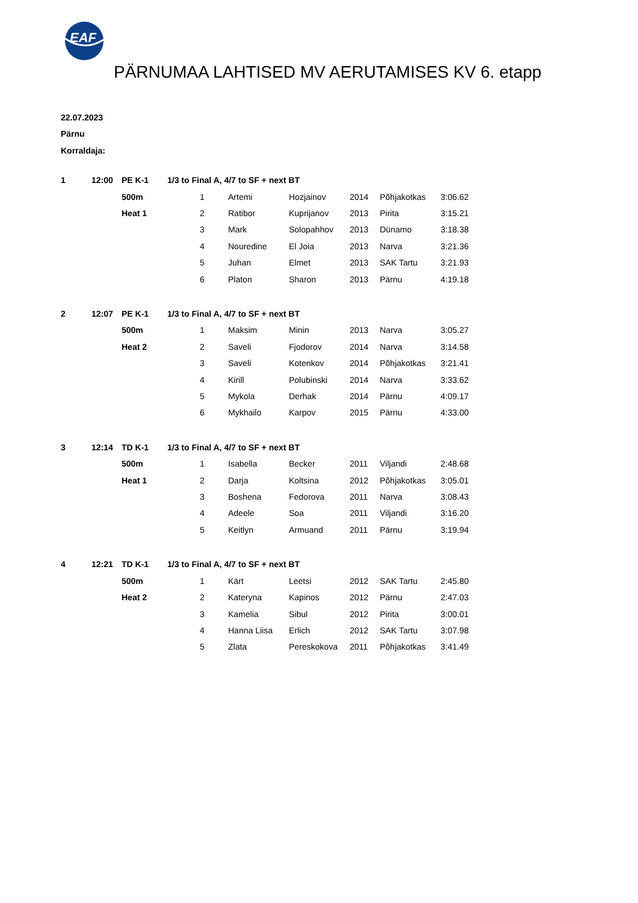EAF
PÄRNUMAA LAHTISED MV AERUTAMISES KV 6. etapp
22.07.2023
Pärnu
Korraldaja:
| 1 | 12:00 | PE K-1 | 1/3 to Final A, 4/7 to SF + next BT | | | | | | |
| | | 500m | | 1 | Artemi | Hozjainov | 2014 | Põhjakotkas | 3:06.62 |
| | | Heat 1 | | 2 | Ratibor | Kuprijanov | 2013 | Pirita | 3:15.21 |
| | | | | 3 | Mark | Solopahhov | 2013 | Dünamo | 3:18.38 |
| | | | | 4 | Nouredine | El Joia | 2013 | Narva | 3:21.36 |
| | | | | 5 | Juhan | Elmet | 2013 | SAK Tartu | 3:21.93 |
| | | | | 6 | Platon | Sharon | 2013 | Pärnu | 4:19.18 |
| 2 | 12:07 | PE K-1 | 1/3 to Final A, 4/7 to SF + next BT | | | | | | |
| | | 500m | | 1 | Maksim | Minin | 2013 | Narva | 3:05.27 |
| | | Heat 2 | | 2 | Saveli | Fjodorov | 2014 | Narva | 3:14.58 |
| | | | | 3 | Saveli | Kotenkov | 2014 | Põhjakotkas | 3:21.41 |
| | | | | 4 | Kirill | Polubinski | 2014 | Narva | 3:33.62 |
| | | | | 5 | Mykola | Derhak | 2014 | Pärnu | 4:09.17 |
| | | | | 6 | Mykhailo | Karpov | 2015 | Pärnu | 4:33.00 |
| 3 | 12:14 | TD K-1 | 1/3 to Final A, 4/7 to SF + next BT | | | | | | |
| | | 500m | | 1 | Isabella | Becker | 2011 | Viljandi | 2:48.68 |
| | | Heat 1 | | 2 | Darja | Koltsina | 2012 | Põhjakotkas | 3:05.01 |
| | | | | 3 | Boshena | Fedorova | 2011 | Narva | 3:08.43 |
| | | | | 4 | Adeele | Soa | 2011 | Viljandi | 3:16.20 |
| | | | | 5 | Keitlyn | Armuand | 2011 | Pärnu | 3:19.94 |
| 4 | 12:21 | TD K-1 | 1/3 to Final A, 4/7 to SF + next BT | | | | | | |
| | | 500m | | 1 | Kärt | Leetsi | 2012 | SAK Tartu | 2:45.80 |
| | | Heat 2 | | 2 | Kateryna | Kapinos | 2012 | Pärnu | 2:47.03 |
| | | | | 3 | Kamelia | Sibul | 2012 | Pirita | 3:00.01 |
| | | | | 4 | Hanna Liisa | Erlich | 2012 | SAK Tartu | 3:07.98 |
| | | | | 5 | Zlata | Pereskokova | 2011 | Põhjakotkas | 3:41.49 |